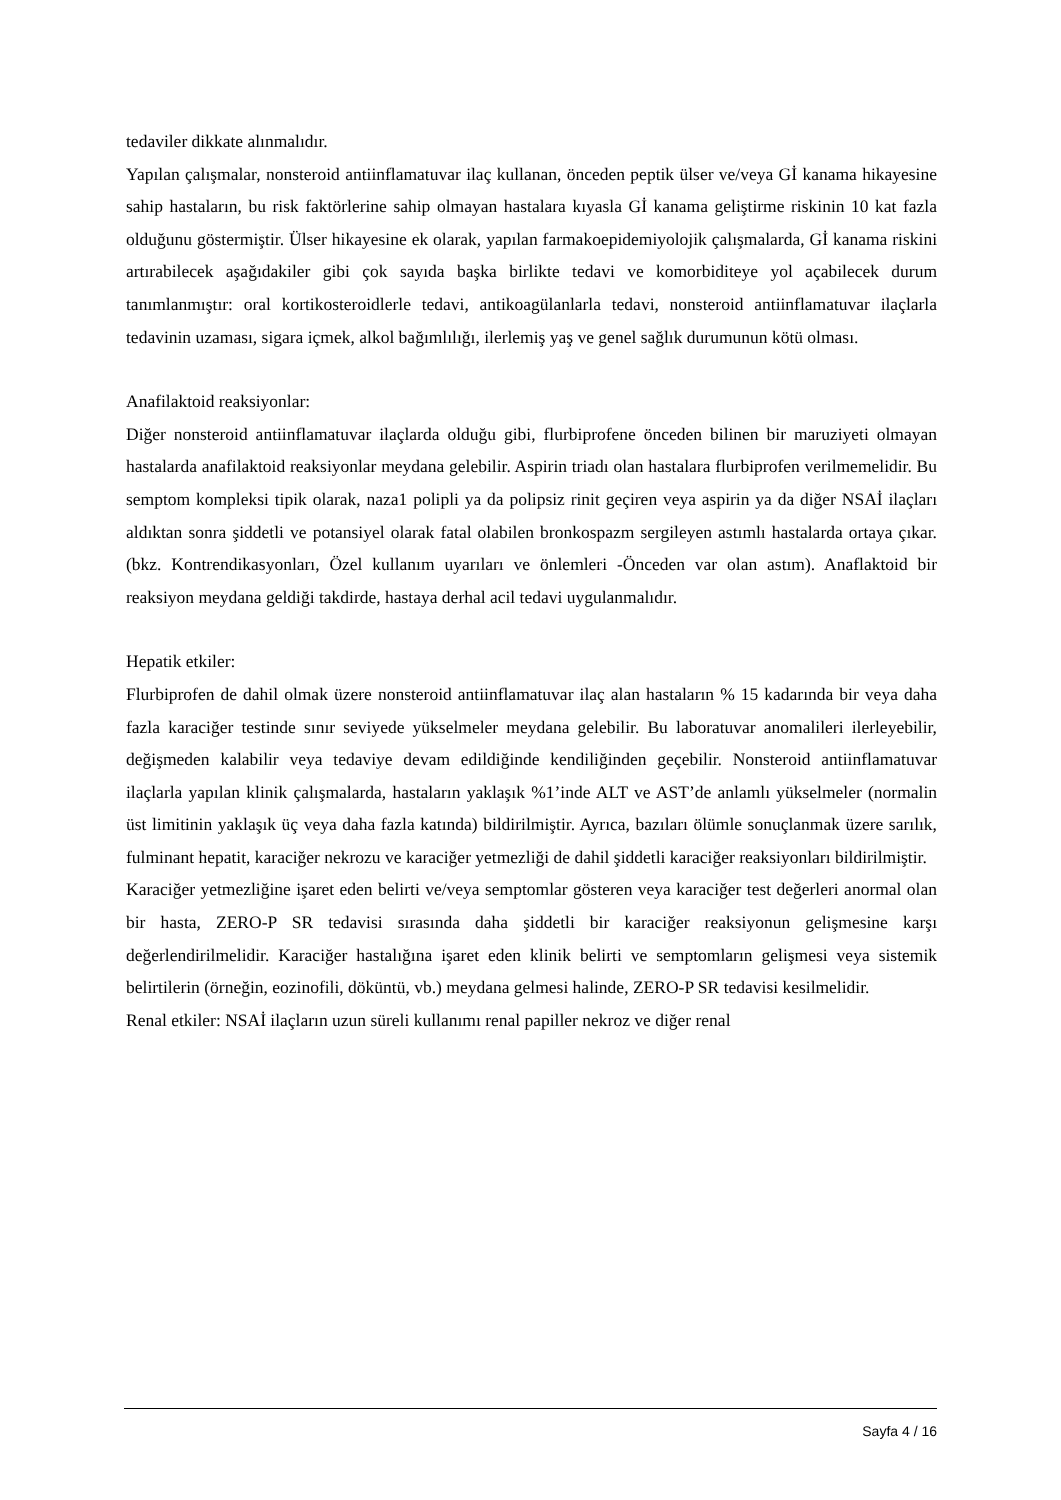tedaviler dikkate alınmalıdır.
Yapılan çalışmalar, nonsteroid antiinflamatuvar ilaç kullanan, önceden peptik ülser ve/veya Gİ kanama hikayesine sahip hastaların, bu risk faktörlerine sahip olmayan hastalara kıyasla Gİ kanama geliştirme riskinin 10 kat fazla olduğunu göstermiştir. Ülser hikayesine ek olarak, yapılan farmakoepidemiyolojik çalışmalarda, Gİ kanama riskini artırabilecek aşağıdakiler gibi çok sayıda başka birlikte tedavi ve komorbiditeye yol açabilecek durum tanımlanmıştır: oral kortikosteroidlerle tedavi, antikoagülanlarla tedavi, nonsteroid antiinflamatuvar ilaçlarla tedavinin uzaması, sigara içmek, alkol bağımlılığı, ilerlemiş yaş ve genel sağlık durumunun kötü olması.
Anafilaktoid reaksiyonlar:
Diğer nonsteroid antiinflamatuvar ilaçlarda olduğu gibi, flurbiprofene önceden bilinen bir maruziyeti olmayan hastalarda anafilaktoid reaksiyonlar meydana gelebilir. Aspirin triadı olan hastalara flurbiprofen verilmemelidir. Bu semptom kompleksi tipik olarak, naza1 polipli ya da polipsiz rinit geçiren veya aspirin ya da diğer NSAİ ilaçları aldıktan sonra şiddetli ve potansiyel olarak fatal olabilen bronkospazm sergileyen astımlı hastalarda ortaya çıkar. (bkz. Kontrendikasyonları, Özel kullanım uyarıları ve önlemleri -Önceden var olan astım). Anaflaktoid bir reaksiyon meydana geldiği takdirde, hastaya derhal acil tedavi uygulanmalıdır.
Hepatik etkiler:
Flurbiprofen de dahil olmak üzere nonsteroid antiinflamatuvar ilaç alan hastaların % 15 kadarında bir veya daha fazla karaciğer testinde sınır seviyede yükselmeler meydana gelebilir. Bu laboratuvar anomalileri ilerleyebilir, değişmeden kalabilir veya tedaviye devam edildiğinde kendiliğinden geçebilir. Nonsteroid antiinflamatuvar ilaçlarla yapılan klinik çalışmalarda, hastaların yaklaşık %1’inde ALT ve AST’de anlamlı yükselmeler (normalin üst limitinin yaklaşık üç veya daha fazla katında) bildirilmiştir. Ayrıca, bazıları ölümle sonuçlanmak üzere sarılık, fulminant hepatit, karaciğer nekrozu ve karaciğer yetmezliği de dahil şiddetli karaciğer reaksiyonları bildirilmiştir.
Karaciğer yetmezliğine işaret eden belirti ve/veya semptomlar gösteren veya karaciğer test değerleri anormal olan bir hasta, ZERO-P SR tedavisi sırasında daha şiddetli bir karaciğer reaksiyonun gelişmesine karşı değerlendirilmelidir. Karaciğer hastalığına işaret eden klinik belirti ve semptomların gelişmesi veya sistemik belirtilerin (örneğin, eozinofili, döküntü, vb.) meydana gelmesi halinde, ZERO-P SR tedavisi kesilmelidir.
Renal etkiler: NSAİ ilaçların uzun süreli kullanımı renal papiller nekroz ve diğer renal
Sayfa 4 / 16